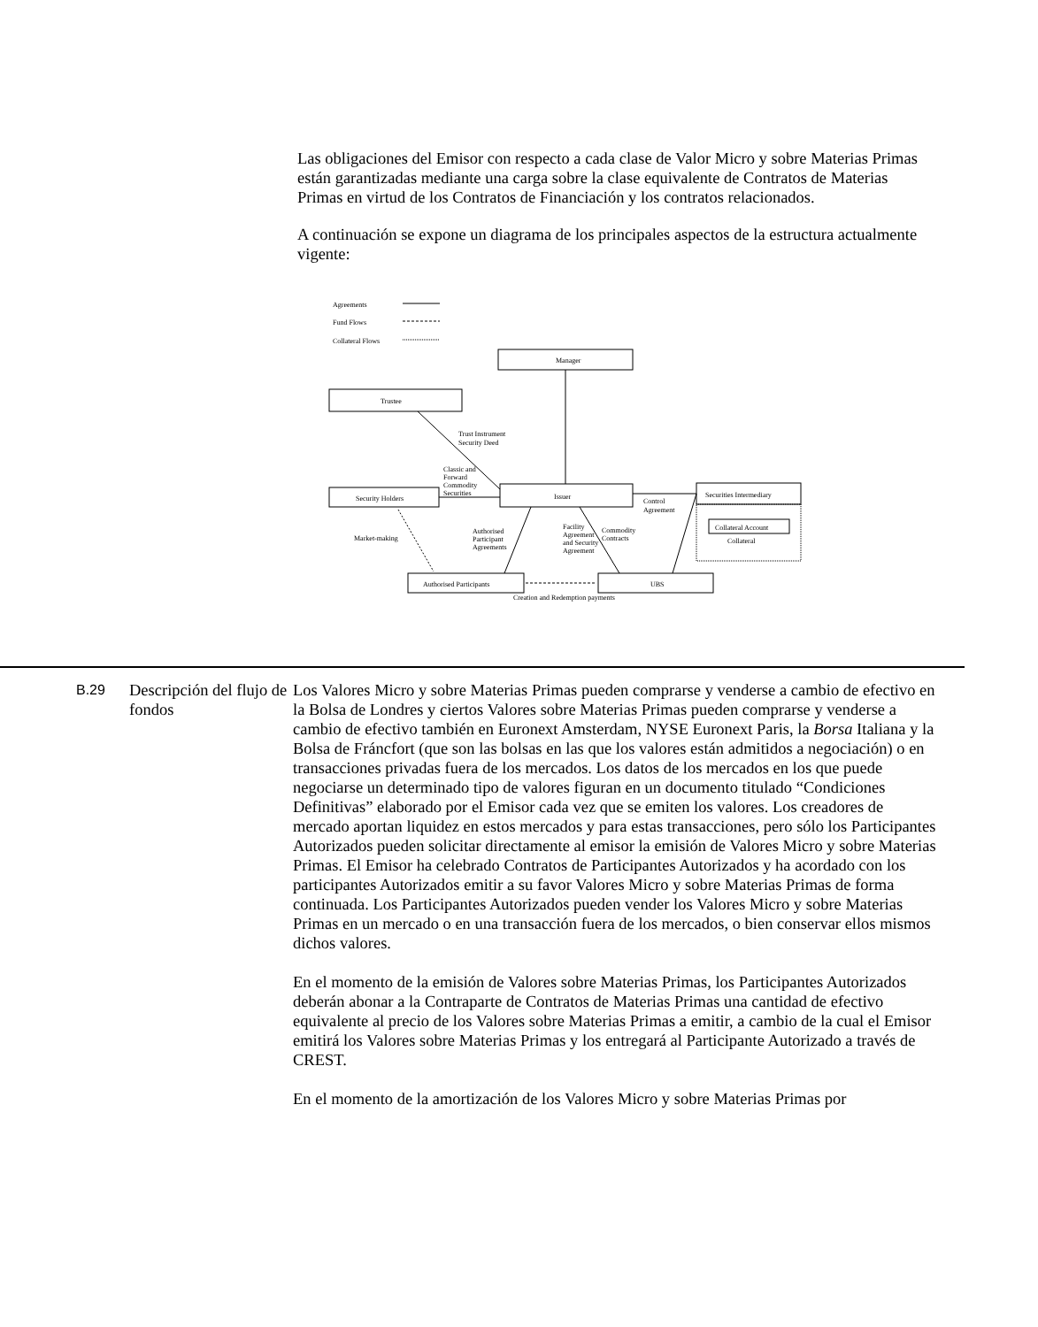Las obligaciones del Emisor con respecto a cada clase de Valor Micro y sobre Materias Primas están garantizadas mediante una carga sobre la clase equivalente de Contratos de Materias Primas en virtud de los Contratos de Financiación y los contratos relacionados.
A continuación se expone un diagrama de los principales aspectos de la estructura actualmente vigente:
Agreements
Fund Flows
Collateral Flows
Manager
Trustee
Security Holders
Issuer
Securities Intermediary
Collateral Account
Collateral
Authorised Participants
UBS
Creation and Redemption payments
Trust Instrument
Security Deed
Classic and
Forward
Commodity
Securities
Control
Agreement
Market-making
Authorised
Participant
Agreements
Facility
Agreement
and Security
Agreement
Commodity
Contracts
B.29
Descripción del flujo de fondos
Los Valores Micro y sobre Materias Primas pueden comprarse y venderse a cambio de efectivo en la Bolsa de Londres y ciertos Valores sobre Materias Primas pueden comprarse y venderse a cambio de efectivo también en Euronext Amsterdam, NYSE Euronext Paris, la Borsa Italiana y la Bolsa de Fráncfort (que son las bolsas en las que los valores están admitidos a negociación) o en transacciones privadas fuera de los mercados. Los datos de los mercados en los que puede negociarse un determinado tipo de valores figuran en un documento titulado “Condiciones Definitivas” elaborado por el Emisor cada vez que se emiten los valores. Los creadores de mercado aportan liquidez en estos mercados y para estas transacciones, pero sólo los Participantes Autorizados pueden solicitar directamente al emisor la emisión de Valores Micro y sobre Materias Primas. El Emisor ha celebrado Contratos de Participantes Autorizados y ha acordado con los participantes Autorizados emitir a su favor Valores Micro y sobre Materias Primas de forma continuada. Los Participantes Autorizados pueden vender los Valores Micro y sobre Materias Primas en un mercado o en una transacción fuera de los mercados, o bien conservar ellos mismos dichos valores.
En el momento de la emisión de Valores sobre Materias Primas, los Participantes Autorizados deberán abonar a la Contraparte de Contratos de Materias Primas una cantidad de efectivo equivalente al precio de los Valores sobre Materias Primas a emitir, a cambio de la cual el Emisor emitirá los Valores sobre Materias Primas y los entregará al Participante Autorizado a través de CREST.
En el momento de la amortización de los Valores Micro y sobre Materias Primas por